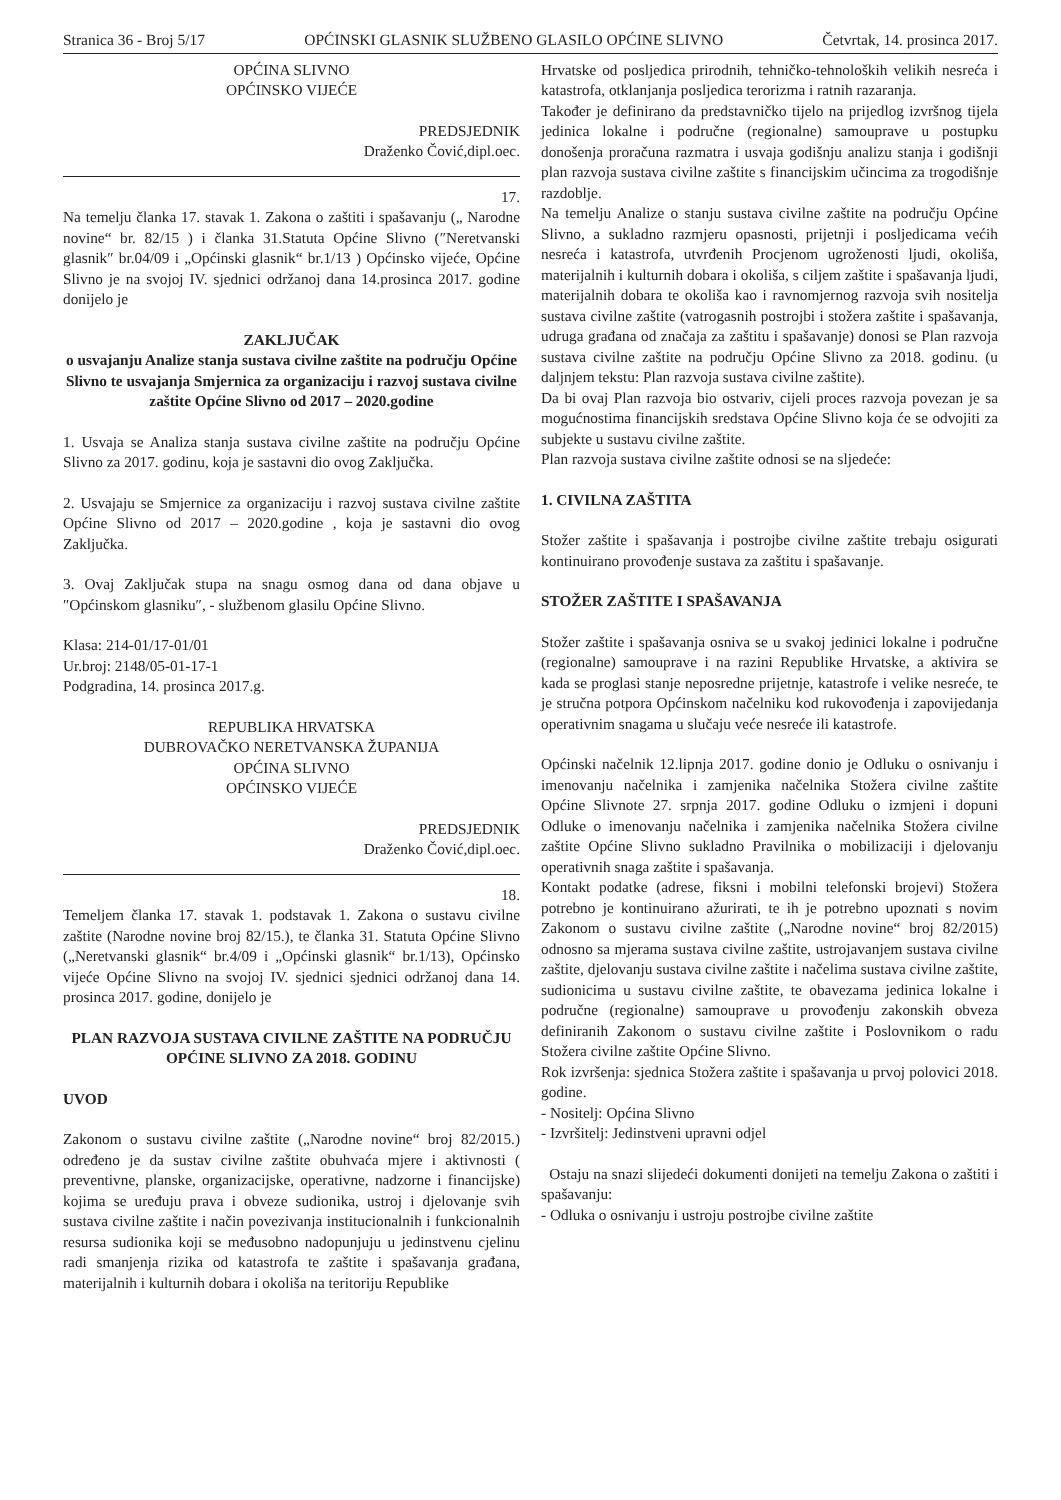Stranica 36 - Broj 5/17 OPĆINSKI GLASNIK SLUŽBENO GLASILO OPĆINE SLIVNO Četvrtak, 14. prosinca 2017.
OPĆINA SLIVNO
OPĆINSKO VIJEĆE
PREDSJEDNIK
Draženko Čović,dipl.oec.
17.
Na temelju članka 17. stavak 1. Zakona o zaštiti i spašavanju („ Narodne novine“ br. 82/15 ) i članka 31.Statuta Općine Slivno (″Neretvanski glasnik″ br.04/09 i „Općinski glasnik“ br.1/13 ) Općinsko vijeće, Općine Slivno je na svojoj IV. sjednici održanoj dana 14.prosinca 2017. godine donijelo je
ZAKLJUČAK
o usvajanju Analize stanja sustava civilne zaštite na području Općine Slivno te usvajanja Smjernica za organizaciju i razvoj sustava civilne zaštite Općine Slivno od 2017 – 2020.godine
1. Usvaja se Analiza stanja sustava civilne zaštite na području Općine Slivno za 2017. godinu, koja je sastavni dio ovog Zaključka.
2. Usvajaju se Smjernice za organizaciju i razvoj sustava civilne zaštite Općine Slivno od 2017 – 2020.godine , koja je sastavni dio ovog Zaključka.
3. Ovaj Zaključak stupa na snagu osmog dana od dana objave u ″Općinskom glasniku″, - službenom glasilu Općine Slivno.
Klasa: 214-01/17-01/01
Ur.broj: 2148/05-01-17-1
Podgradina, 14. prosinca 2017.g.
REPUBLIKA HRVATSKA
DUBROVAČKO NERETVANSKA ŽUPANIJA
OPĆINA SLIVNO
OPĆINSKO VIJEĆE
PREDSJEDNIK
Draženko Čović,dipl.oec.
18.
Temeljem članka 17. stavak 1. podstavak 1. Zakona o sustavu civilne zaštite (Narodne novine broj 82/15.), te članka 31. Statuta Općine Slivno („Neretvanski glasnik“ br.4/09 i „Općinski glasnik“ br.1/13), Općinsko vijeće Općine Slivno na svojoj IV. sjednici sjednici održanoj dana 14. prosinca 2017. godine, donijelo je
PLAN RAZVOJA SUSTAVA CIVILNE ZAŠTITE NA PODRUČJU OPĆINE SLIVNO ZA 2018. GODINU
UVOD
Zakonom o sustavu civilne zaštite („Narodne novine“ broj 82/2015.) određeno je da sustav civilne zaštite obuhvaća mjere i aktivnosti ( preventivne, planske, organizacijske, operativne, nadzorne i financijske) kojima se uređuju prava i obveze sudionika, ustroj i djelovanje svih sustava civilne zaštite i način povezivanja institucionalnih i funkcionalnih resursa sudionika koji se međusobno nadopunjuju u jedinstvenu cjelinu radi smanjenja rizika od katastrofa te zaštite i spašavanja građana, materijalnih i kulturnih dobara i okoliša na teritoriju Republike
Hrvatske od posljedica prirodnih, tehničko-tehnoloških velikih nesreća i katastrofa, otklanjanja posljedica terorizma i ratnih razaranja.
Također je definirano da predstavničko tijelo na prijedlog izvršnog tijela jedinica lokalne i područne (regionalne) samouprave u postupku donošenja proračuna razmatra i usvaja godišnju analizu stanja i godišnji plan razvoja sustava civilne zaštite s financijskim učincima za trogodišnje razdoblje.
Na temelju Analize o stanju sustava civilne zaštite na području Općine Slivno, a sukladno razmjeru opasnosti, prijetnji i posljedicama većih nesreća i katastrofa, utvrđenih Procjenom ugroženosti ljudi, okoliša, materijalnih i kulturnih dobara i okoliša, s ciljem zaštite i spašavanja ljudi, materijalnih dobara te okoliša kao i ravnomjernog razvoja svih nositelja sustava civilne zaštite (vatrogasnih postrojbi i stožera zaštite i spašavanja, udruga građana od značaja za zaštitu i spašavanje) donosi se Plan razvoja sustava civilne zaštite na području Općine Slivno za 2018. godinu. (u daljnjem tekstu: Plan razvoja sustava civilne zaštite).
Da bi ovaj Plan razvoja bio ostvariv, cijeli proces razvoja povezan je sa mogućnostima financijskih sredstava Općine Slivno koja će se odvojiti za subjekte u sustavu civilne zaštite.
Plan razvoja sustava civilne zaštite odnosi se na sljedeće:
1. CIVILNA ZAŠTITA
Stožer zaštite i spašavanja i postrojbe civilne zaštite trebaju osigurati kontinuirano provođenje sustava za zaštitu i spašavanje.
STOŽER ZAŠTITE I SPAŠAVANJA
Stožer zaštite i spašavanja osniva se u svakoj jedinici lokalne i područne (regionalne) samouprave i na razini Republike Hrvatske, a aktivira se kada se proglasi stanje neposredne prijetnje, katastrofe i velike nesreće, te je stručna potpora Općinskom načelniku kod rukovođenja i zapovijedanja operativnim snagama u slučaju veće nesreće ili katastrofe.
Općinski načelnik 12.lipnja 2017. godine donio je Odluku o osnivanju i imenovanju načelnika i zamjenika načelnika Stožera civilne zaštite Općine Slivnote 27. srpnja 2017. godine Odluku o izmjeni i dopuni Odluke o imenovanju načelnika i zamjenika načelnika Stožera civilne zaštite Općine Slivno sukladno Pravilnika o mobilizaciji i djelovanju operativnih snaga zaštite i spašavanja.
Kontakt podatke (adrese, fiksni i mobilni telefonski brojevi) Stožera potrebno je kontinuirano ažurirati, te ih je potrebno upoznati s novim Zakonom o sustavu civilne zaštite („Narodne novine“ broj 82/2015) odnosno sa mjerama sustava civilne zaštite, ustrojavanjem sustava civilne zaštite, djelovanju sustava civilne zaštite i načelima sustava civilne zaštite, sudionicima u sustavu civilne zaštite, te obavezama jedinica lokalne i područne (regionalne) samouprave u provođenju zakonskih obveza definiranih Zakonom o sustavu civilne zaštite i Poslovnikom o radu Stožera civilne zaštite Općine Slivno.
Rok izvršenja: sjednica Stožera zaštite i spašavanja u prvoj polovici 2018. godine.
- Nositelj: Općina Slivno
- Izvršitelj: Jedinstveni upravni odjel
Ostaju na snazi slijedeći dokumenti donijeti na temelju Zakona o zaštiti i spašavanju:
- Odluka o osnivanju i ustroju postrojbe civilne zaštite